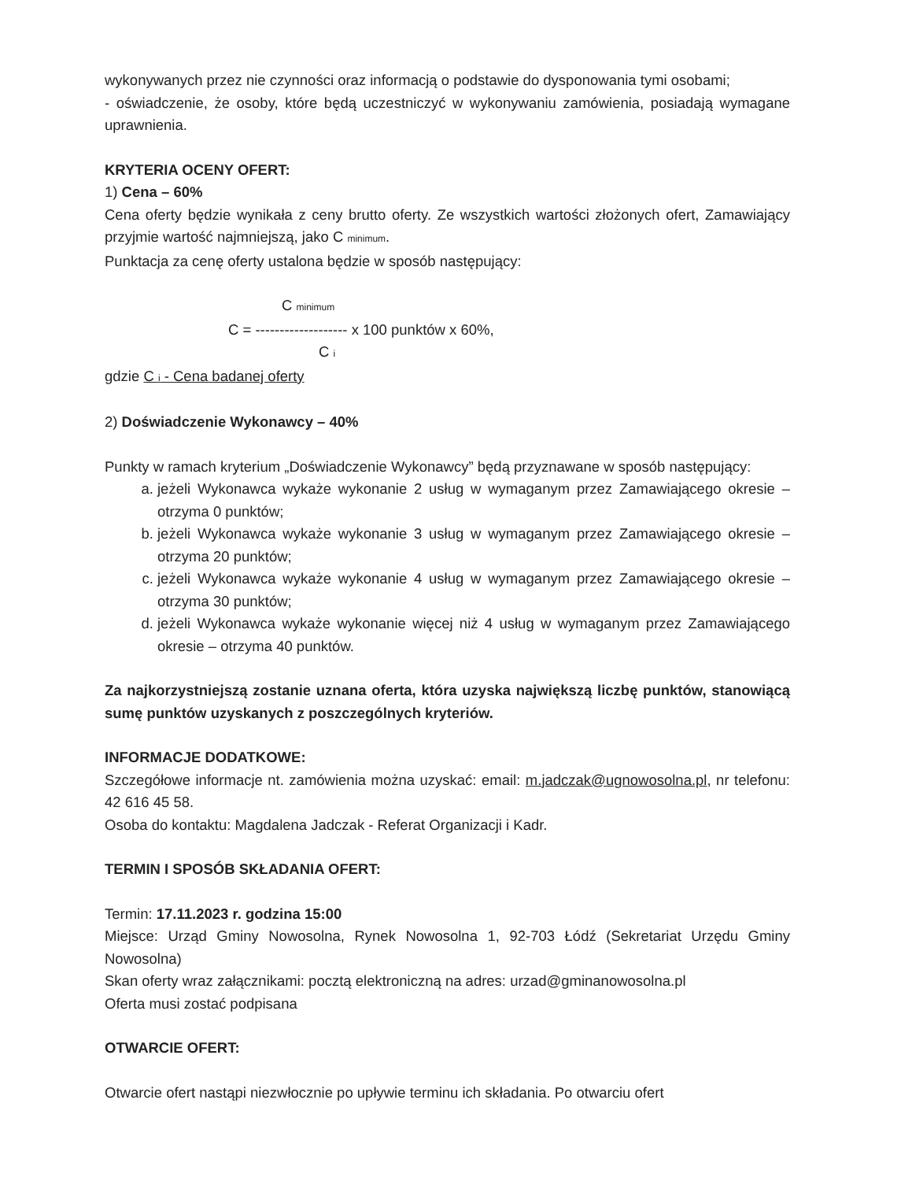wykonywanych przez nie czynności oraz informacją o podstawie do dysponowania tymi osobami;
- oświadczenie, że osoby, które będą uczestniczyć w wykonywaniu zamówienia, posiadają wymagane uprawnienia.
KRYTERIA OCENY OFERT:
1) Cena – 60%
Cena oferty będzie wynikała z ceny brutto oferty. Ze wszystkich wartości złożonych ofert, Zamawiający przyjmie wartość najmniejszą, jako C minimum.
Punktacja za cenę oferty ustalona będzie w sposób następujący:
C minimum
C = ------------------- x 100 punktów x 60%,
C i
gdzie C i - Cena badanej oferty
2) Doświadczenie Wykonawcy – 40%
Punkty w ramach kryterium „Doświadczenie Wykonawcy” będą przyznawane w sposób następujący:
a. jeżeli Wykonawca wykaże wykonanie 2 usług w wymaganym przez Zamawiającego okresie – otrzyma 0 punktów;
b. jeżeli Wykonawca wykaże wykonanie 3 usług w wymaganym przez Zamawiającego okresie – otrzyma 20 punktów;
c. jeżeli Wykonawca wykaże wykonanie 4 usług w wymaganym przez Zamawiającego okresie – otrzyma 30 punktów;
d. jeżeli Wykonawca wykaże wykonanie więcej niż 4 usług w wymaganym przez Zamawiającego okresie – otrzyma 40 punktów.
Za najkorzystniejszą zostanie uznana oferta, która uzyska największą liczbę punktów, stanowiącą sumę punktów uzyskanych z poszczególnych kryteriów.
INFORMACJE DODATKOWE:
Szczegółowe informacje nt. zamówienia można uzyskać: email: m.jadczak@ugnowosolna.pl, nr telefonu: 42 616 45 58.
Osoba do kontaktu: Magdalena Jadczak - Referat Organizacji i Kadr.
TERMIN I SPOSÓB SKŁADANIA OFERT:
Termin: 17.11.2023 r. godzina 15:00
Miejsce: Urząd Gminy Nowosolna, Rynek Nowosolna 1, 92-703 Łódź (Sekretariat Urzędu Gminy Nowosolna)
Skan oferty wraz załącznikami: pocztą elektroniczną na adres: urzad@gminanowosolna.pl
Oferta musi zostać podpisana
OTWARCIE OFERT:
Otwarcie ofert nastąpi niezwłocznie po upływie terminu ich składania. Po otwarciu ofert